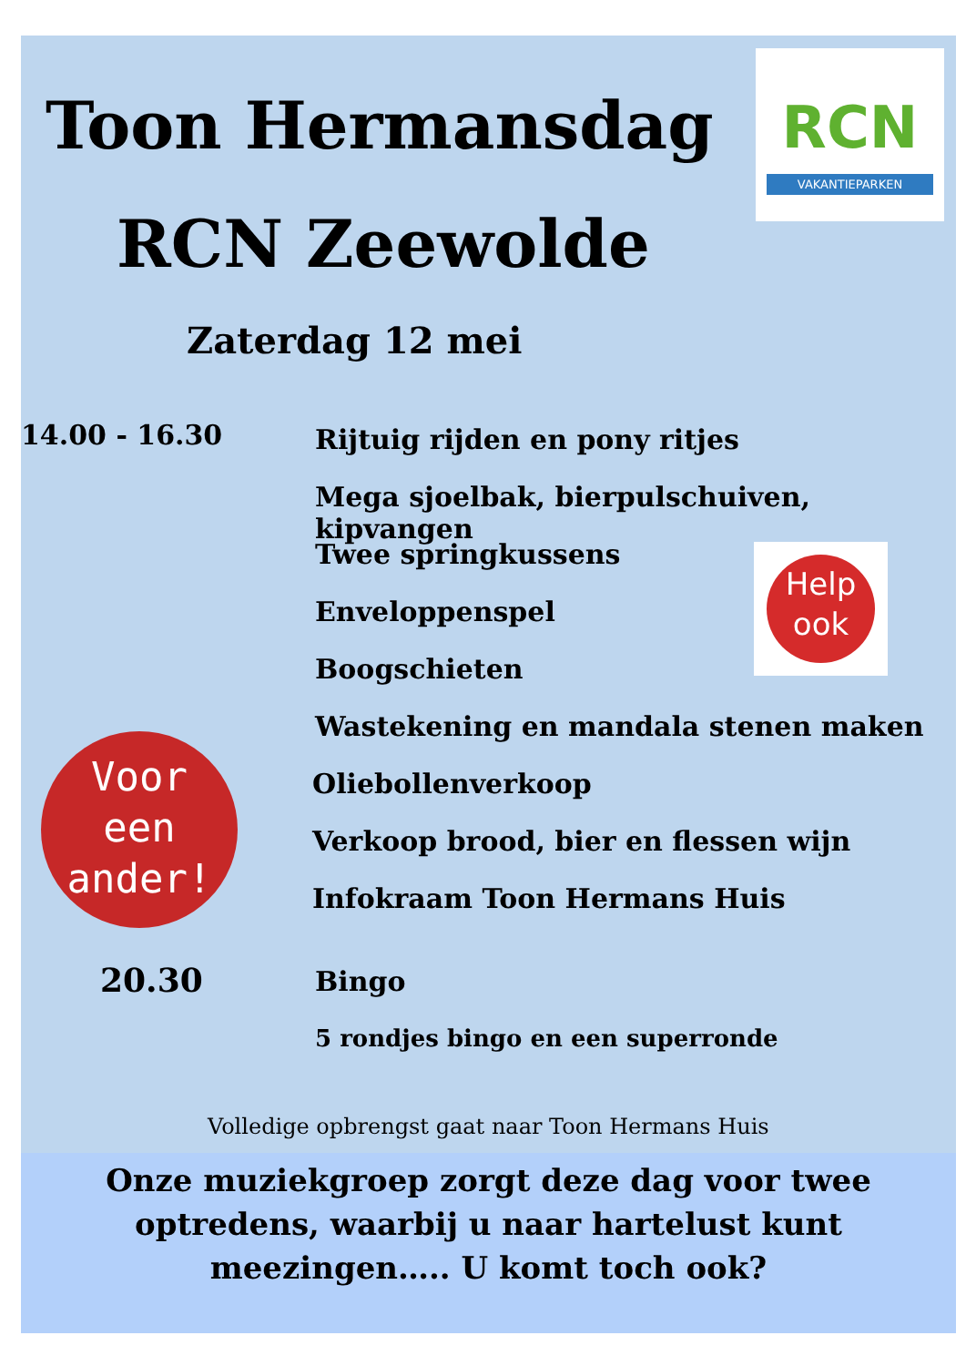Toon Hermansdag
RCN
VAKANTIEPARKEN
RCN Zeewolde
Zaterdag 12 mei
14.00 - 16.30 Rijtuig rijden en pony ritjes
Mega sjoelbak, bierpulschuiven, kipvangen
Twee springkussens
Help
ook
Enveloppenspel
Boogschieten
Wastekening en mandala stenen maken
Voor
een
ander!
Oliebollenverkoop
Verkoop brood, bier en flessen wijn
Infokraam Toon Hermans Huis
20.30 Bingo
5 rondjes bingo en een superronde
Volledige opbrengst gaat naar Toon Hermans Huis
Onze muziekgroep zorgt deze dag voor twee
optredens, waarbij u naar hartelust kunt
meezingen….. U komt toch ook?